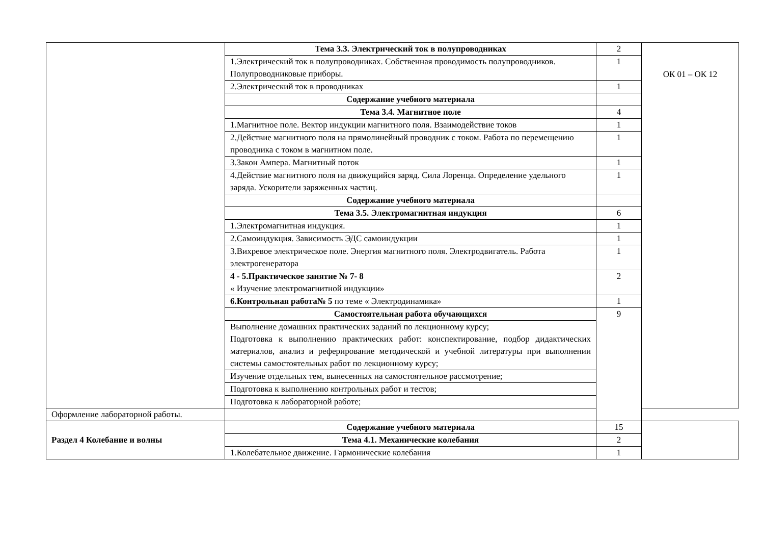| | Тема 3.3. Электрический ток в полупроводниках | 2 | ОК 01 – ОК 12 |
| | 1.Электрический ток в полупроводниках. Собственная проводимость полупроводников. Полупроводниковые приборы. | 1 | |
| | 2.Электрический ток в проводниках | 1 | |
| | Содержание учебного материала | | |
| | Тема 3.4. Магнитное поле | 4 | |
| | 1.Магнитное поле. Вектор индукции магнитного поля. Взаимодействие токов | 1 | |
| | 2.Действие магнитного поля на прямолинейный проводник с током. Работа по перемещению проводника с током в магнитном поле. | 1 | |
| | 3.Закон Ампера. Магнитный поток | 1 | |
| | 4.Действие магнитного поля на движущийся заряд. Сила Лоренца. Определение удельного заряда. Ускорители заряженных частиц. | 1 | |
| | Содержание учебного материала | | |
| | Тема 3.5. Электромагнитная индукция | 6 | |
| | 1.Электромагнитная индукция. | 1 | |
| | 2.Самоиндукция. Зависимость ЭДС самоиндукции | 1 | |
| | 3.Вихревое электрическое поле. Энергия магнитного поля. Электродвигатель. Работа электрогенератора | 1 | |
| | 4 - 5.Практическое занятие № 7- 8 « Изучение электромагнитной индукции» | 2 | |
| | 6.Контрольная работа№ 5 по теме « Электродинамика» | 1 | |
| | Самостоятельная работа обучающихся | 9 | |
| | Выполнение домашних практических заданий по лекционному курсу; Подготовка к выполнению практических работ: конспектирование, подбор дидактических материалов, анализ и реферирование методической и учебной литературы при выполнении системы самостоятельных работ по лекционному курсу; | | |
| | Изучение отдельных тем, вынесенных на самостоятельное рассмотрение; | | |
| | Подготовка к выполнению контрольных работ и тестов; | | |
| | Подготовка к лабораторной работе; | | |
| Оформление лабораторной работы. | | | |
| Раздел 4 Колебание и волны | Содержание учебного материала | 15 | |
| | Тема 4.1. Механические колебания | 2 | |
| | 1.Колебательное движение. Гармонические колебания | 1 | |